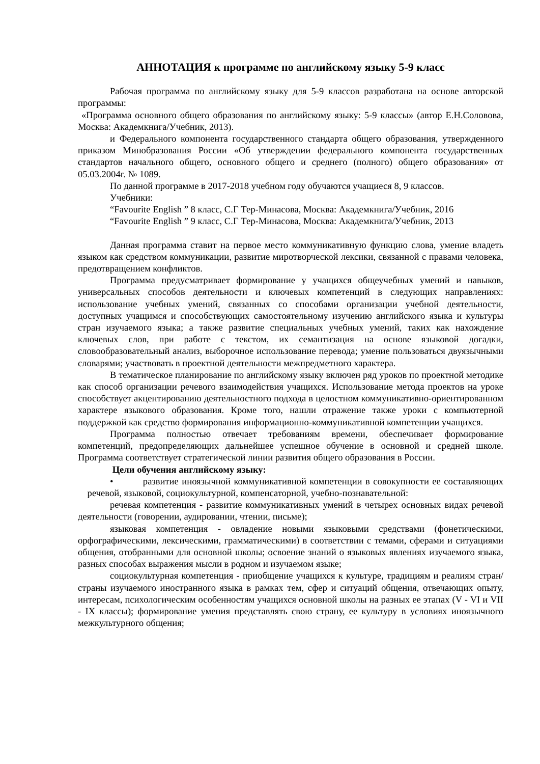АННОТАЦИЯ к программе по английскому языку 5-9 класс
Рабочая программа по английскому языку для 5-9 классов разработана на основе авторской программы:
«Программа основного общего образования по английскому языку: 5-9 классы» (автор Е.Н.Соловова, Москва: Академкнига/Учебник, 2013).
и Федерального компонента государственного стандарта общего образования, утвержденного приказом Минобразования России «Об утверждении федерального компонента государственных стандартов начального общего, основного общего и среднего (полного) общего образования» от 05.03.2004г. № 1089.
По данной программе в 2017-2018 учебном году обучаются учащиеся 8, 9 классов.
Учебники:
“Favourite English ” 8 класс, С.Г Тер-Минасова, Москва: Академкнига/Учебник, 2016
“Favourite English ” 9 класс, С.Г Тер-Минасова, Москва: Академкнига/Учебник, 2013
Данная программа ставит на первое место коммуникативную функцию слова, умение владеть языком как средством коммуникации, развитие миротворческой лексики, связанной с правами человека, предотвращением конфликтов.
Программа предусматривает формирование у учащихся общеучебных умений и навыков, универсальных способов деятельности и ключевых компетенций в следующих направлениях: использование учебных умений, связанных со способами организации учебной деятельности, доступных учащимся и способствующих самостоятельному изучению английского языка и культуры стран изучаемого языка; а также развитие специальных учебных умений, таких как нахождение ключевых слов, при работе с текстом, их семантизация на основе языковой догадки, словообразовательный анализ, выборочное использование перевода; умение пользоваться двуязычными словарями; участвовать в проектной деятельности межпредметного характера.
В тематическое планирование по английскому языку включен ряд уроков по проектной методике как способ организации речевого взаимодействия учащихся. Использование метода проектов на уроке способствует акцентированию деятельностного подхода в целостном коммуникативно-ориентированном характере языкового образования. Кроме того, нашли отражение также уроки с компьютерной поддержкой как средство формирования информационно-коммуникативной компетенции учащихся.
Программа полностью отвечает требованиям времени, обеспечивает формирование компетенций, предопределяющих дальнейшее успешное обучение в основной и средней школе. Программа соответствует стратегической линии развития общего образования в России.
Цели обучения английскому языку:
• развитие иноязычной коммуникативной компетенции в совокупности ее составляющих речевой, языковой, социокультурной, компенсаторной, учебно-познавательной:
речевая компетенция - развитие коммуникативных умений в четырех основных видах речевой деятельности (говорении, аудировании, чтении, письме);
языковая компетенция - овладение новыми языковыми средствами (фонетическими, орфографическими, лексическими, грамматическими) в соответствии с темами, сферами и ситуациями общения, отобранными для основной школы; освоение знаний о языковых явлениях изучаемого языка, разных способах выражения мысли в родном и изучаемом языке;
социокультурная компетенция - приобщение учащихся к культуре, традициям и реалиям стран/страны изучаемого иностранного языка в рамках тем, сфер и ситуаций общения, отвечающих опыту, интересам, психологическим особенностям учащихся основной школы на разных ее этапах (V - VI и VII - IX классы); формирование умения представлять свою страну, ее культуру в условиях иноязычного межкультурного общения;